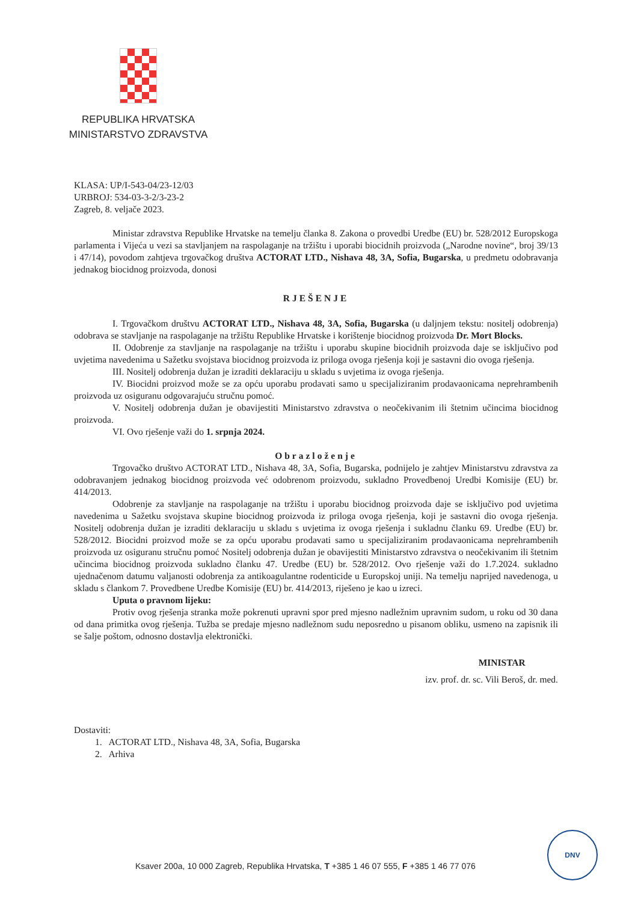REPUBLIKA HRVATSKA
MINISTARSTVO ZDRAVSTVA
KLASA: UP/I-543-04/23-12/03
URBROJ: 534-03-3-2/3-23-2
Zagreb, 8. veljače 2023.
Ministar zdravstva Republike Hrvatske na temelju članka 8. Zakona o provedbi Uredbe (EU) br. 528/2012 Europskoga parlamenta i Vijeća u vezi sa stavljanjem na raspolaganje na tržištu i uporabi biocidnih proizvoda („Narodne novine“, broj 39/13 i 47/14), povodom zahtjeva trgovačkog društva ACTORAT LTD., Nishava 48, 3A, Sofia, Bugarska, u predmetu odobravanja jednakog biocidnog proizvoda, donosi
RJEŠENJE
I. Trgovačkom društvu ACTORAT LTD., Nishava 48, 3A, Sofia, Bugarska (u daljnjem tekstu: nositelj odobrenja) odobrava se stavljanje na raspolaganje na tržištu Republike Hrvatske i korištenje biocidnog proizvoda Dr. Mort Blocks.
II. Odobrenje za stavljanje na raspolaganje na tržištu i uporabu skupine biocidnih proizvoda daje se isključivo pod uvjetima navedenima u Sažetku svojstava biocidnog proizvoda iz priloga ovoga rješenja koji je sastavni dio ovoga rješenja.
III. Nositelj odobrenja dužan je izraditi deklaraciju u skladu s uvjetima iz ovoga rješenja.
IV. Biocidni proizvod može se za opću uporabu prodavati samo u specijaliziranim prodavaonicama neprehrambenih proizvoda uz osiguranu odgovarajuću stručnu pomoć.
V. Nositelj odobrenja dužan je obavijestiti Ministarstvo zdravstva o neočekivanim ili štetnim učincima biocidnog proizvoda.
VI. Ovo rješenje važi do 1. srpnja 2024.
Obrazloženje
Trgovačko društvo ACTORAT LTD., Nishava 48, 3A, Sofia, Bugarska, podnijelo je zahtjev Ministarstvu zdravstva za odobravanjem jednakog biocidnog proizvoda već odobrenom proizvodu, sukladno Provedbenoj Uredbi Komisije (EU) br. 414/2013.
Odobrenje za stavljanje na raspolaganje na tržištu i uporabu biocidnog proizvoda daje se isključivo pod uvjetima navedenima u Sažetku svojstava skupine biocidnog proizvoda iz priloga ovoga rješenja, koji je sastavni dio ovoga rješenja. Nositelj odobrenja dužan je izraditi deklaraciju u skladu s uvjetima iz ovoga rješenja i sukladnu članku 69. Uredbe (EU) br. 528/2012. Biocidni proizvod može se za opću uporabu prodavati samo u specijaliziranim prodavaonicama neprehrambenih proizvoda uz osiguranu stručnu pomoć Nositelj odobrenja dužan je obavijestiti Ministarstvo zdravstva o neočekivanim ili štetnim učincima biocidnog proizvoda sukladno članku 47. Uredbe (EU) br. 528/2012. Ovo rješenje važi do 1.7.2024. sukladno ujednačenom datumu valjanosti odobrenja za antikoagulantne rodenticide u Europskoj uniji. Na temelju naprijed navedenoga, u skladu s člankom 7. Provedbene Uredbe Komisije (EU) br. 414/2013, riješeno je kao u izreci.
Uputa o pravnom lijeku:
Protiv ovog rješenja stranka može pokrenuti upravni spor pred mjesno nadležnim upravnim sudom, u roku od 30 dana od dana primitka ovog rješenja. Tužba se predaje mjesno nadležnom sudu neposredno u pisanom obliku, usmeno na zapisnik ili se šalje poštom, odnosno dostavlja elektronički.
MINISTAR
izv. prof. dr. sc. Vili Beroš, dr. med.
Dostaviti:
1. ACTORAT LTD., Nishava 48, 3A, Sofia, Bugarska
2. Arhiva
Ksaver 200a, 10 000 Zagreb, Republika Hrvatska, T +385 1 46 07 555, F +385 1 46 77 076
DNV